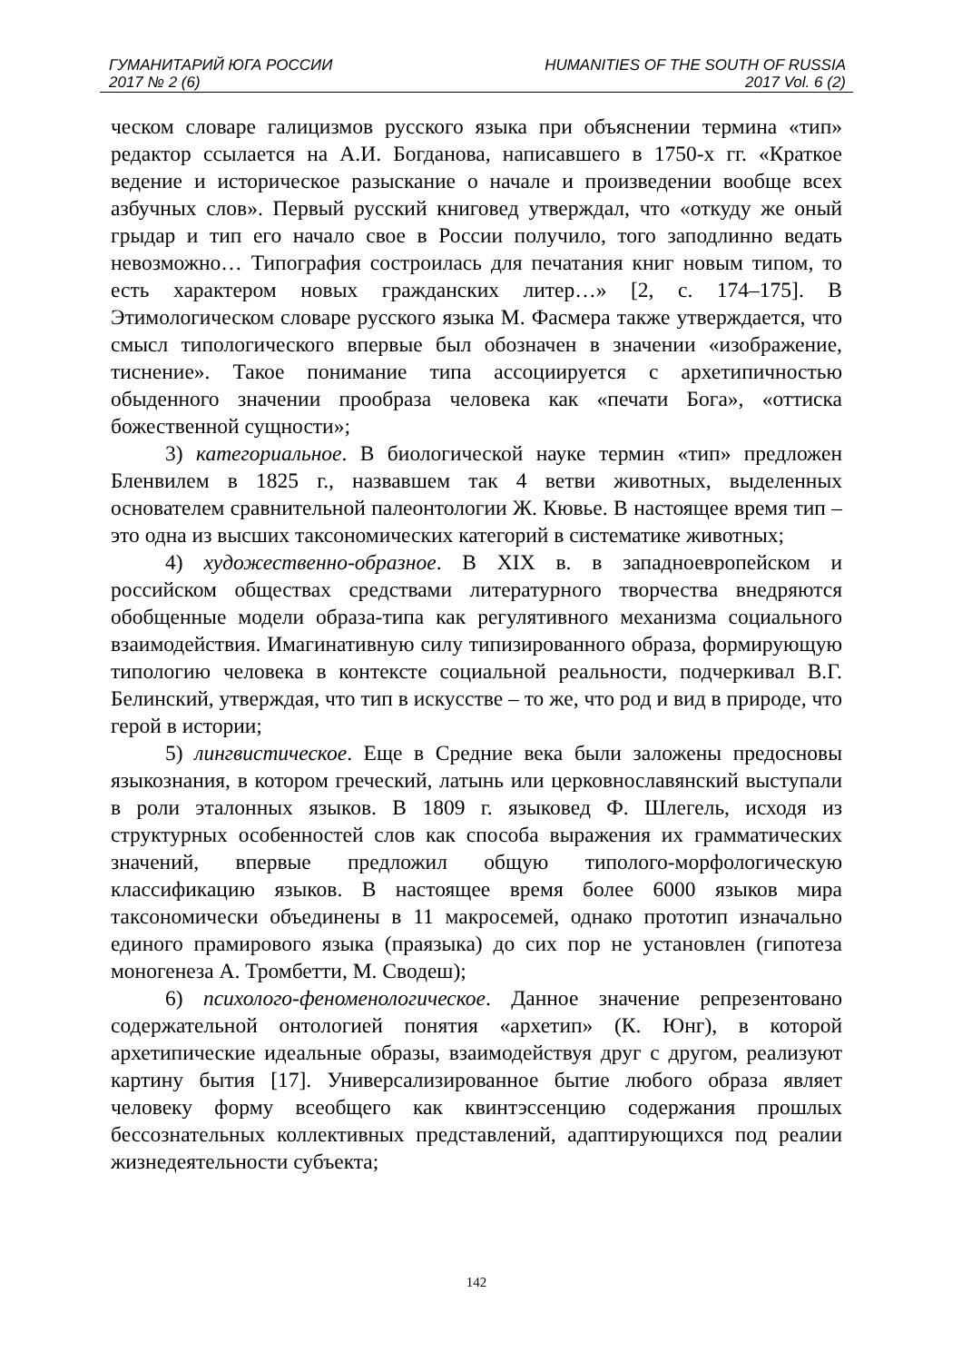ГУМАНИТАРИЙ ЮГА РОССИИ
2017 № 2 (6)
HUMANITIES OF THE SOUTH OF RUSSIA
2017 Vol. 6 (2)
ческом словаре галицизмов русского языка при объяснении термина «тип» редактор ссылается на А.И. Богданова, написавшего в 1750-х гг. «Краткое ведение и историческое разыскание о начале и произведении вообще всех азбучных слов». Первый русский книговед утверждал, что «откуду же оный грыдар и тип его начало свое в России получило, того заподлинно ведать невозможно… Типография состроилась для печатания книг новым типом, то есть характером новых гражданских литер…» [2, с. 174–175]. В Этимологическом словаре русского языка М. Фасмера также утверждается, что смысл типологического впервые был обозначен в значении «изображение, тиснение». Такое понимание типа ассоциируется с архетипичностью обыденного значении прообраза человека как «печати Бога», «оттиска божественной сущности»;
3) категориальное. В биологической науке термин «тип» предложен Бленвилем в 1825 г., назвавшем так 4 ветви животных, выделенных основателем сравнительной палеонтологии Ж. Кювье. В настоящее время тип – это одна из высших таксономических категорий в систематике животных;
4) художественно-образное. В XIX в. в западноевропейском и российском обществах средствами литературного творчества внедряются обобщенные модели образа-типа как регулятивного механизма социального взаимодействия. Имагинативную силу типизированного образа, формирующую типологию человека в контексте социальной реальности, подчеркивал В.Г. Белинский, утверждая, что тип в искусстве – то же, что род и вид в природе, что герой в истории;
5) лингвистическое. Еще в Средние века были заложены предосновы языкознания, в котором греческий, латынь или церковнославянский выступали в роли эталонных языков. В 1809 г. языковед Ф. Шлегель, исходя из структурных особенностей слов как способа выражения их грамматических значений, впервые предложил общую типолого-морфологическую классификацию языков. В настоящее время более 6000 языков мира таксономически объединены в 11 макросемей, однако прототип изначально единого прамирового языка (праязыка) до сих пор не установлен (гипотеза моногенеза А. Тромбетти, М. Сводеш);
6) психолого-феноменологическое. Данное значение репрезентовано содержательной онтологией понятия «архетип» (К. Юнг), в которой архетипические идеальные образы, взаимодействуя друг с другом, реализуют картину бытия [17]. Универсализированное бытие любого образа являет человеку форму всеобщего как квинтэссенцию содержания прошлых бессознательных коллективных представлений, адаптирующихся под реалии жизнедеятельности субъекта;
142